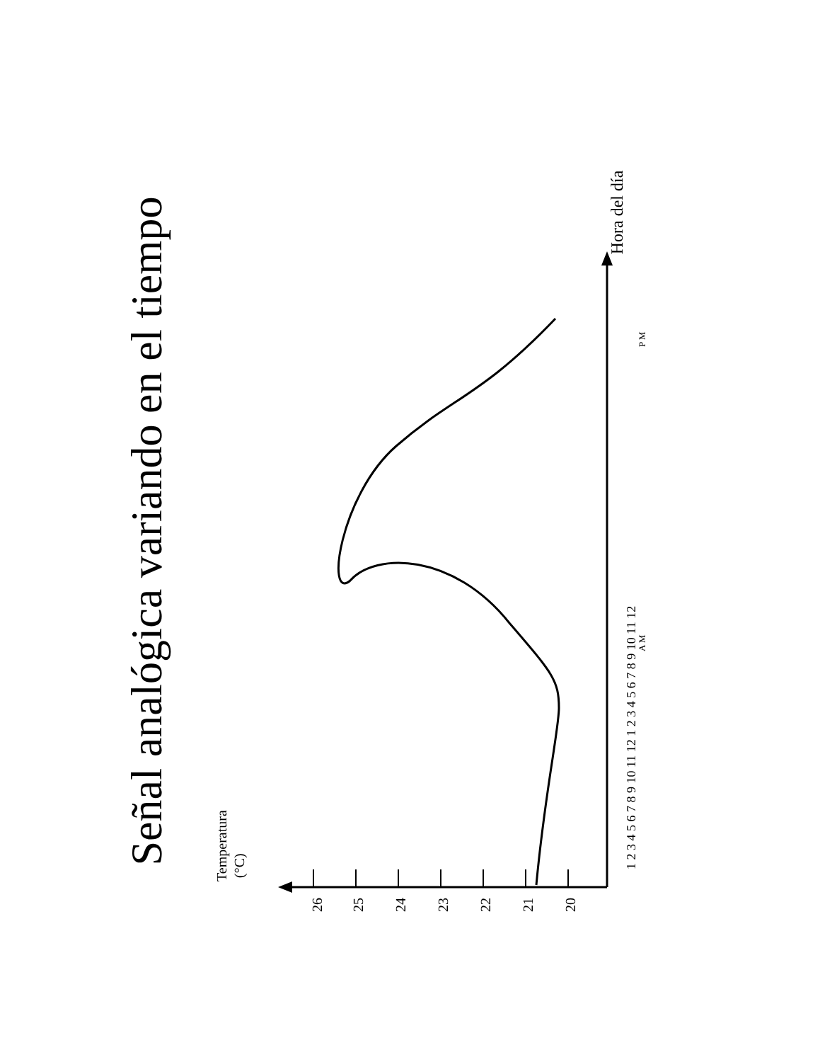Señal analógica variando en el tiempo
Hora del día
Temperatura
(°C)
26
25
24
23
22
21
20
1 2 3 4 5 6 7 8 9 10 11 12 1 2 3 4 5 6 7 8 9 10 11 12
A M
P M